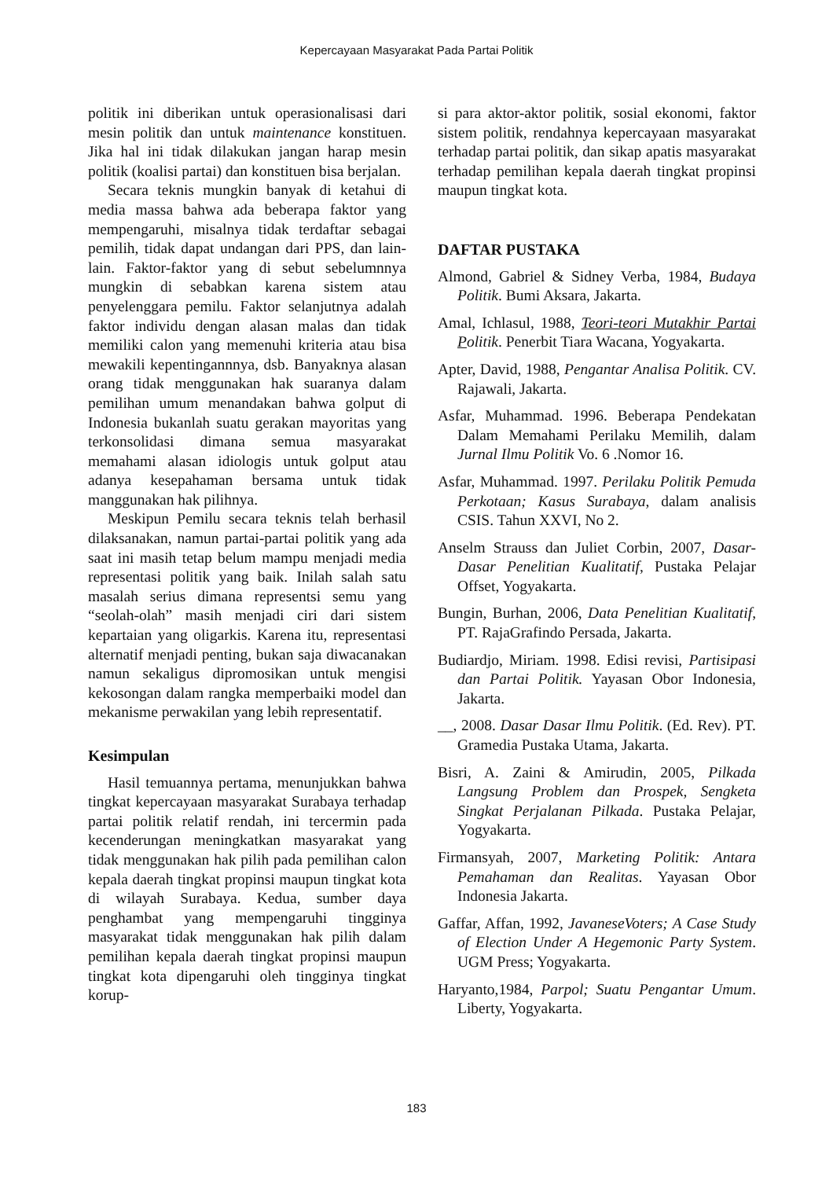Kepercayaan Masyarakat Pada Partai Politik
politik ini diberikan untuk operasionalisasi dari mesin politik dan untuk maintenance konstituen. Jika hal ini tidak dilakukan jangan harap mesin politik (koalisi partai) dan konstituen bisa berjalan.
Secara teknis mungkin banyak di ketahui di media massa bahwa ada beberapa faktor yang mempengaruhi, misalnya tidak terdaftar sebagai pemilih, tidak dapat undangan dari PPS, dan lain-lain. Faktor-faktor yang di sebut sebelumnnya mungkin di sebabkan karena sistem atau penyelenggara pemilu. Faktor selanjutnya adalah faktor individu dengan alasan malas dan tidak memiliki calon yang memenuhi kriteria atau bisa mewakili kepentingannnya, dsb. Banyaknya alasan orang tidak menggunakan hak suaranya dalam pemilihan umum menandakan bahwa golput di Indonesia bukanlah suatu gerakan mayoritas yang terkonsolidasi dimana semua masyarakat memahami alasan idiologis untuk golput atau adanya kesepahaman bersama untuk tidak manggunakan hak pilihnya.
Meskipun Pemilu secara teknis telah berhasil dilaksanakan, namun partai-partai politik yang ada saat ini masih tetap belum mampu menjadi media representasi politik yang baik. Inilah salah satu masalah serius dimana representsi semu yang “seolah-olah” masih menjadi ciri dari sistem kepartaian yang oligarkis. Karena itu, representasi alternatif menjadi penting, bukan saja diwacanakan namun sekaligus dipromosikan untuk mengisi kekosongan dalam rangka memperbaiki model dan mekanisme perwakilan yang lebih representatif.
Kesimpulan
Hasil temuannya pertama, menunjukkan bahwa tingkat kepercayaan masyarakat Surabaya terhadap partai politik relatif rendah, ini tercermin pada kecenderungan meningkatkan masyarakat yang tidak menggunakan hak pilih pada pemilihan calon kepala daerah tingkat propinsi maupun tingkat kota di wilayah Surabaya. Kedua, sumber daya penghambat yang mempengaruhi tingginya masyarakat tidak menggunakan hak pilih dalam pemilihan kepala daerah tingkat propinsi maupun tingkat kota dipengaruhi oleh tingginya tingkat korup-
si para aktor-aktor politik, sosial ekonomi, faktor sistem politik, rendahnya kepercayaan masyarakat terhadap partai politik, dan sikap apatis masyarakat terhadap pemilihan kepala daerah tingkat propinsi maupun tingkat kota.
DAFTAR PUSTAKA
Almond, Gabriel & Sidney Verba, 1984, Budaya Politik. Bumi Aksara, Jakarta.
Amal, Ichlasul, 1988, Teori-teori Mutakhir Partai Politik. Penerbit Tiara Wacana, Yogyakarta.
Apter, David, 1988, Pengantar Analisa Politik. CV. Rajawali, Jakarta.
Asfar, Muhammad. 1996. Beberapa Pendekatan Dalam Memahami Perilaku Memilih, dalam Jurnal Ilmu Politik Vo. 6 .Nomor 16.
Asfar, Muhammad. 1997. Perilaku Politik Pemuda Perkotaan; Kasus Surabaya, dalam analisis CSIS. Tahun XXVI, No 2.
Anselm Strauss dan Juliet Corbin, 2007, Dasar-Dasar Penelitian Kualitatif, Pustaka Pelajar Offset, Yogyakarta.
Bungin, Burhan, 2006, Data Penelitian Kualitatif, PT. RajaGrafindo Persada, Jakarta.
Budiardjo, Miriam. 1998. Edisi revisi, Partisipasi dan Partai Politik. Yayasan Obor Indonesia, Jakarta.
__, 2008. Dasar Dasar Ilmu Politik. (Ed. Rev). PT. Gramedia Pustaka Utama, Jakarta.
Bisri, A. Zaini & Amirudin, 2005, Pilkada Langsung Problem dan Prospek, Sengketa Singkat Perjalanan Pilkada. Pustaka Pelajar, Yogyakarta.
Firmansyah, 2007, Marketing Politik: Antara Pemahaman dan Realitas. Yayasan Obor Indonesia Jakarta.
Gaffar, Affan, 1992, JavaneseVoters; A Case Study of Election Under A Hegemonic Party System. UGM Press; Yogyakarta.
Haryanto,1984, Parpol; Suatu Pengantar Umum. Liberty, Yogyakarta.
183